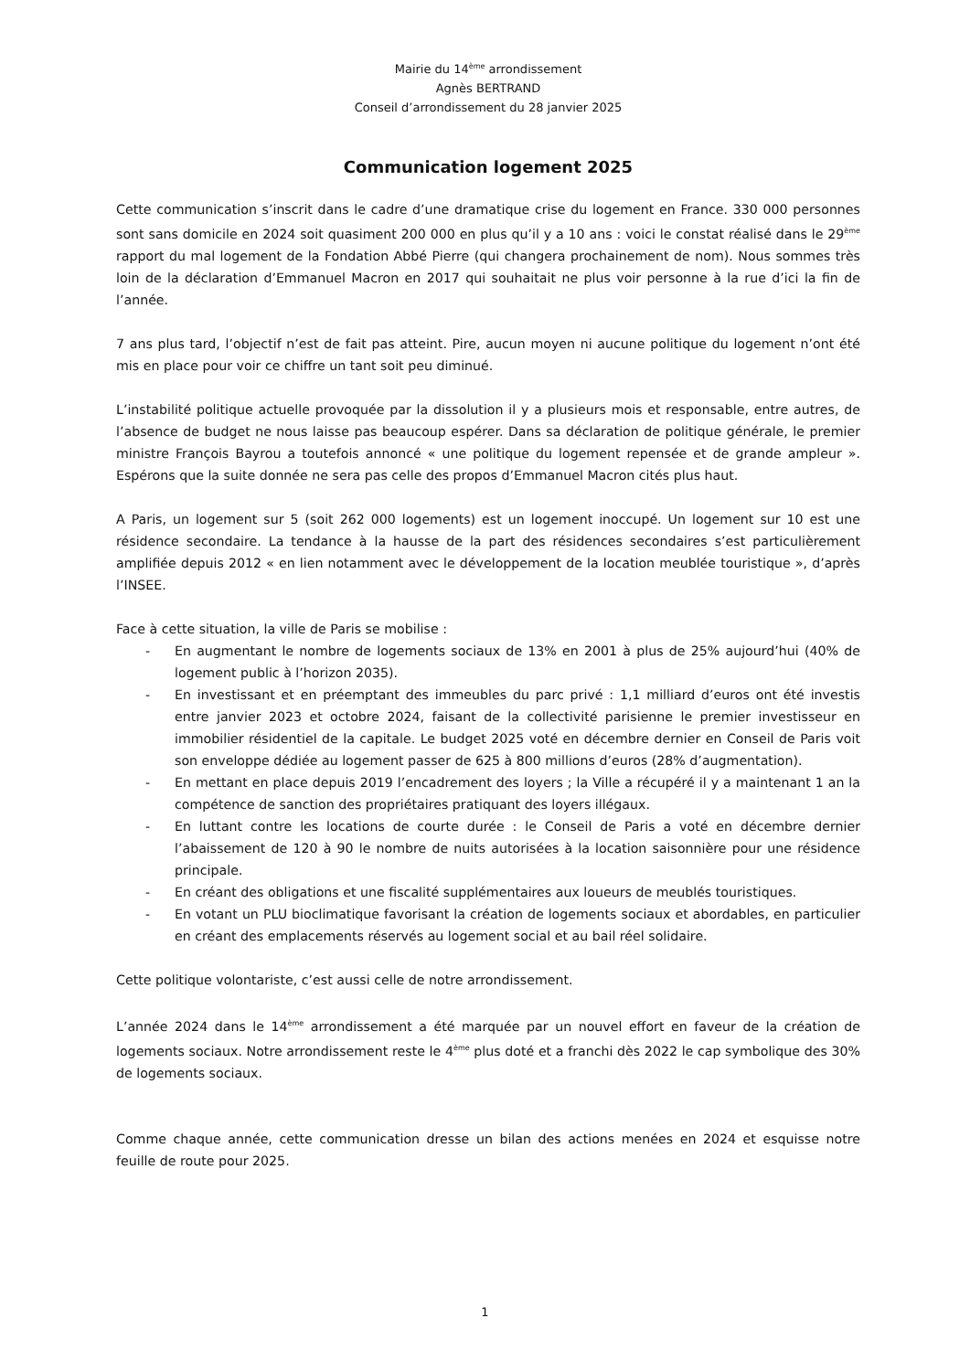Mairie du 14<sup>ème</sup> arrondissement
Agnès BERTRAND
Conseil d’arrondissement du 28 janvier 2025
Communication logement 2025
Cette communication s’inscrit dans le cadre d’une dramatique crise du logement en France. 330 000 personnes sont sans domicile en 2024 soit quasiment 200 000 en plus qu’il y a 10 ans : voici le constat réalisé dans le 29<sup>ème</sup> rapport du mal logement de la Fondation Abbé Pierre (qui changera prochainement de nom). Nous sommes très loin de la déclaration d’Emmanuel Macron en 2017 qui souhaitait ne plus voir personne à la rue d’ici la fin de l’année.
7 ans plus tard, l’objectif n’est de fait pas atteint. Pire, aucun moyen ni aucune politique du logement n’ont été mis en place pour voir ce chiffre un tant soit peu diminué.
L’instabilité politique actuelle provoquée par la dissolution il y a plusieurs mois et responsable, entre autres, de l’absence de budget ne nous laisse pas beaucoup espérer. Dans sa déclaration de politique générale, le premier ministre François Bayrou a toutefois annoncé « une politique du logement repensée et de grande ampleur ». Espérons que la suite donnée ne sera pas celle des propos d’Emmanuel Macron cités plus haut.
A Paris, un logement sur 5 (soit 262 000 logements) est un logement inoccupé. Un logement sur 10 est une résidence secondaire. La tendance à la hausse de la part des résidences secondaires s’est particulièrement amplifiée depuis 2012 « en lien notamment avec le développement de la location meublée touristique », d’après l’INSEE.
Face à cette situation, la ville de Paris se mobilise :
- En augmentant le nombre de logements sociaux de 13% en 2001 à plus de 25% aujourd’hui (40% de logement public à l’horizon 2035).
- En investissant et en préemptant des immeubles du parc privé : 1,1 milliard d’euros ont été investis entre janvier 2023 et octobre 2024, faisant de la collectivité parisienne le premier investisseur en immobilier résidentiel de la capitale. Le budget 2025 voté en décembre dernier en Conseil de Paris voit son enveloppe dédiée au logement passer de 625 à 800 millions d’euros (28% d’augmentation).
- En mettant en place depuis 2019 l’encadrement des loyers ; la Ville a récupéré il y a maintenant 1 an la compétence de sanction des propriétaires pratiquant des loyers illégaux.
- En luttant contre les locations de courte durée : le Conseil de Paris a voté en décembre dernier l’abaissement de 120 à 90 le nombre de nuits autorisées à la location saisonnière pour une résidence principale.
- En créant des obligations et une fiscalité supplémentaires aux loueurs de meublés touristiques.
- En votant un PLU bioclimatique favorisant la création de logements sociaux et abordables, en particulier en créant des emplacements réservés au logement social et au bail réel solidaire.
Cette politique volontariste, c’est aussi celle de notre arrondissement.
L’année 2024 dans le 14<sup>ème</sup> arrondissement a été marquée par un nouvel effort en faveur de la création de logements sociaux. Notre arrondissement reste le 4<sup>ème</sup> plus doté et a franchi dès 2022 le cap symbolique des 30% de logements sociaux.
Comme chaque année, cette communication dresse un bilan des actions menées en 2024 et esquisse notre feuille de route pour 2025.
1